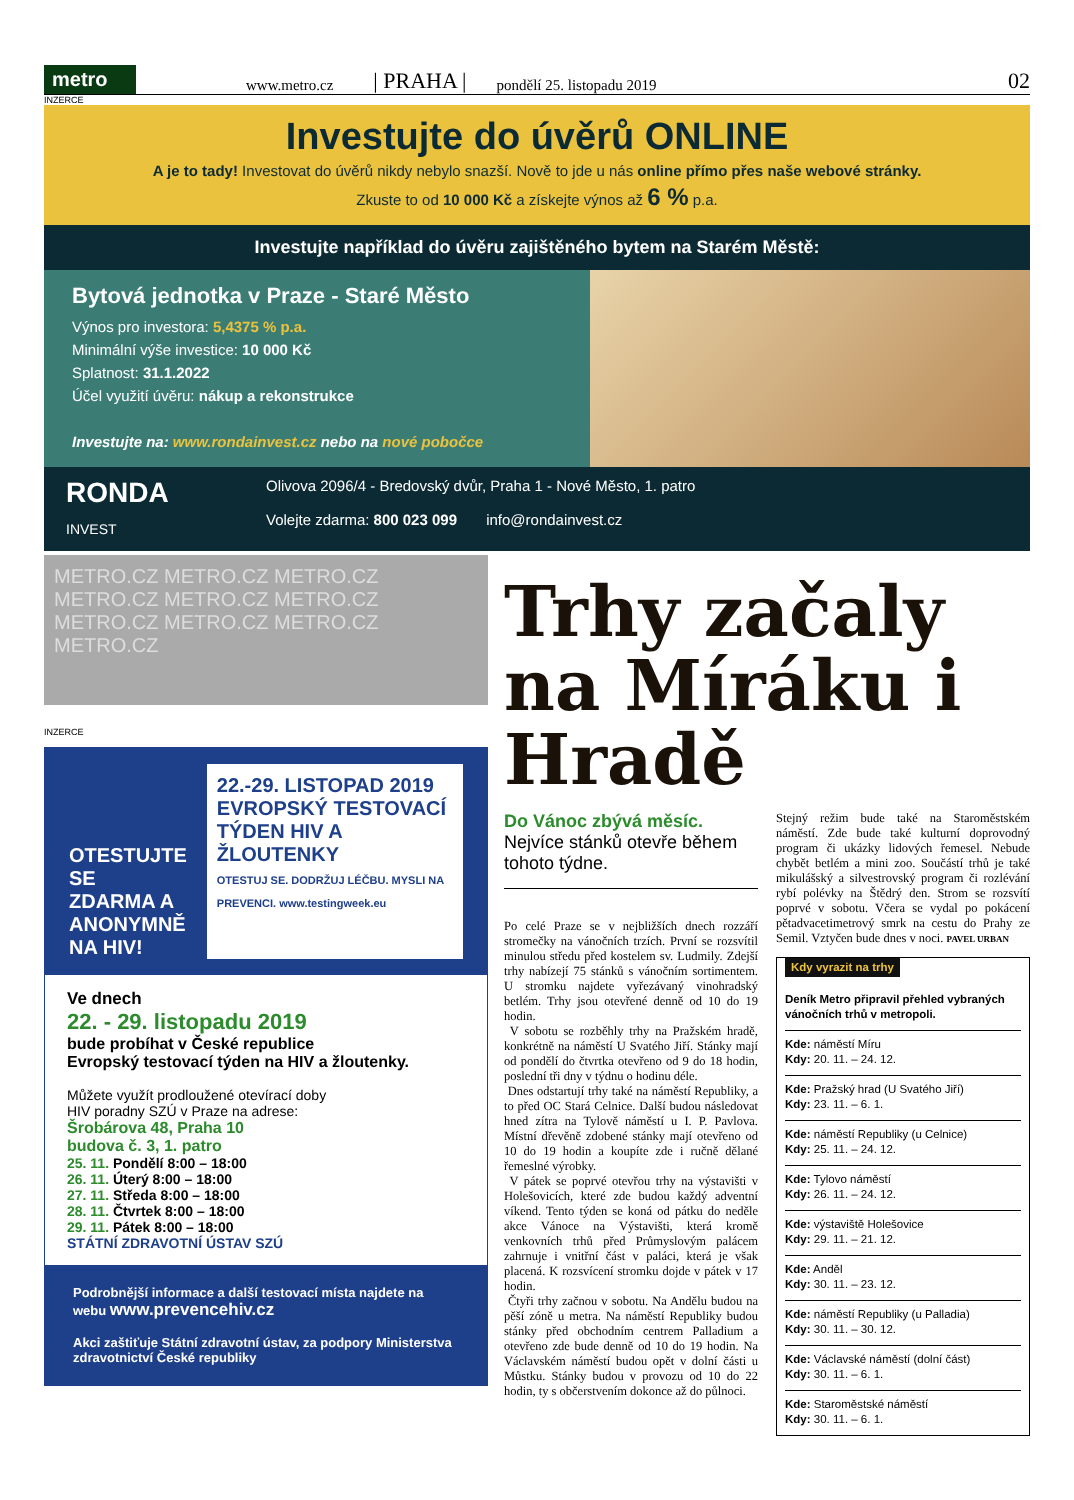metro
www.metro.cz | PRAHA | pondělí 25. listopadu 2019 02
INZERCE
Investujte do úvěrů ONLINE
A je to tady! Investovat do úvěrů nikdy nebylo snazší. Nově to jde u nás online přímo přes naše webové stránky.
Zkuste to od 10 000 Kč a získejte výnos až 6 % p.a.
Investujte například do úvěru zajištěného bytem na Starém Městě:
Bytová jednotka v Praze - Staré Město
Výnos pro investora: 5,4375 % p.a.
Minimální výše investice: 10 000 Kč
Splatnost: 31.1.2022
Účel využití úvěru: nákup a rekonstrukce
Investujte na: www.rondainvest.cz nebo na nové pobočce
RONDA
INVEST
Olivova 2096/4 - Bredovský dvůr, Praha 1 - Nové Město, 1. patro
Volejte zdarma: 800 023 099 info@rondainvest.cz
METRO.CZ METRO.CZ METRO.CZ METRO.CZ METRO.CZ METRO.CZ METRO.CZ METRO.CZ METRO.CZ METRO.CZ
INZERCE
OTESTUJTE SE ZDARMA A ANONYMNĚ NA HIV!
22.-29. LISTOPAD 2019
EVROPSKÝ TESTOVACÍ TÝDEN HIV A ŽLOUTENKY
OTESTUJ SE. DODRŽUJ LÉČBU. MYSLI NA PREVENCI. www.testingweek.eu
Ve dnech
22. - 29. listopadu 2019
bude probíhat v České republice
Evropský testovací týden na HIV a žloutenky.
Můžete využít prodloužené otevírací doby
HIV poradny SZÚ v Praze na adrese:
Šrobárova 48, Praha 10
budova č. 3, 1. patro
25. 11. Pondělí 8:00 – 18:00
26. 11. Úterý 8:00 – 18:00
27. 11. Středa 8:00 – 18:00
28. 11. Čtvrtek 8:00 – 18:00
29. 11. Pátek 8:00 – 18:00
STÁTNÍ ZDRAVOTNÍ ÚSTAV SZÚ
Podrobnější informace a další testovací místa najdete na webu www.prevencehiv.cz
Akci zaštiťuje Státní zdravotní ústav, za podpory Ministerstva zdravotnictví České republiky
Trhy začaly na Míráku i Hradě
Do Vánoc zbývá měsíc.
Nejvíce stánků otevře během tohoto týdne.
Po celé Praze se v nejbližších dnech rozzáří stromečky na vánočních trzích. První se rozsvítil minulou středu před kostelem sv. Ludmily. Zdejší trhy nabízejí 75 stánků s vánočním sortimentem. U stromku najdete vyřezávaný vinohradský betlém. Trhy jsou otevřené denně od 10 do 19 hodin.
V sobotu se rozběhly trhy na Pražském hradě, konkrétně na náměstí U Svatého Jiří. Stánky mají od pondělí do čtvrtka otevřeno od 9 do 18 hodin, poslední tři dny v týdnu o hodinu déle.
Dnes odstartují trhy také na náměstí Republiky, a to před OC Stará Celnice. Další budou následovat hned zítra na Tylově náměstí u I. P. Pavlova. Místní dřevěně zdobené stánky mají otevřeno od 10 do 19 hodin a koupíte zde i ručně dělané řemeslné výrobky.
V pátek se poprvé otevřou trhy na výstavišti v Holešovicích, které zde budou každý adventní víkend. Tento týden se koná od pátku do neděle akce Vánoce na Výstavišti, která kromě venkovních trhů před Průmyslovým palácem zahrnuje i vnitřní část v paláci, která je však placená. K rozsvícení stromku dojde v pátek v 17 hodin.
Čtyři trhy začnou v sobotu. Na Andělu budou na pěší zóně u metra. Na náměstí Republiky budou stánky před obchodním centrem Palladium a otevřeno zde bude denně od 10 do 19 hodin. Na Václavském náměstí budou opět v dolní části u Můstku. Stánky budou v provozu od 10 do 22 hodin, ty s občerstvením dokonce až do půlnoci.
Stejný režim bude také na Staroměstském náměstí. Zde bude také kulturní doprovodný program či ukázky lidových řemesel. Nebude chybět betlém a mini zoo. Součástí trhů je také mikulášský a silvestrovský program či rozlévání rybí polévky na Štědrý den. Strom se rozsvítí poprvé v sobotu. Včera se vydal po pokácení pětadvacetimetrový smrk na cestu do Prahy ze Semil. Vztyčen bude dnes v noci. PAVEL URBAN
Kdy vyrazit na trhy
Deník Metro připravil přehled vybraných vánočních trhů v metropoli.
Kde: náměstí Míru
Kdy: 20. 11. – 24. 12.
Kde: Pražský hrad (U Svatého Jiří)
Kdy: 23. 11. – 6. 1.
Kde: náměstí Republiky (u Celnice)
Kdy: 25. 11. – 24. 12.
Kde: Tylovo náměstí
Kdy: 26. 11. – 24. 12.
Kde: výstaviště Holešovice
Kdy: 29. 11. – 21. 12.
Kde: Anděl
Kdy: 30. 11. – 23. 12.
Kde: náměstí Republiky (u Palladia)
Kdy: 30. 11. – 30. 12.
Kde: Václavské náměstí (dolní část)
Kdy: 30. 11. – 6. 1.
Kde: Staroměstské náměstí
Kdy: 30. 11. – 6. 1.